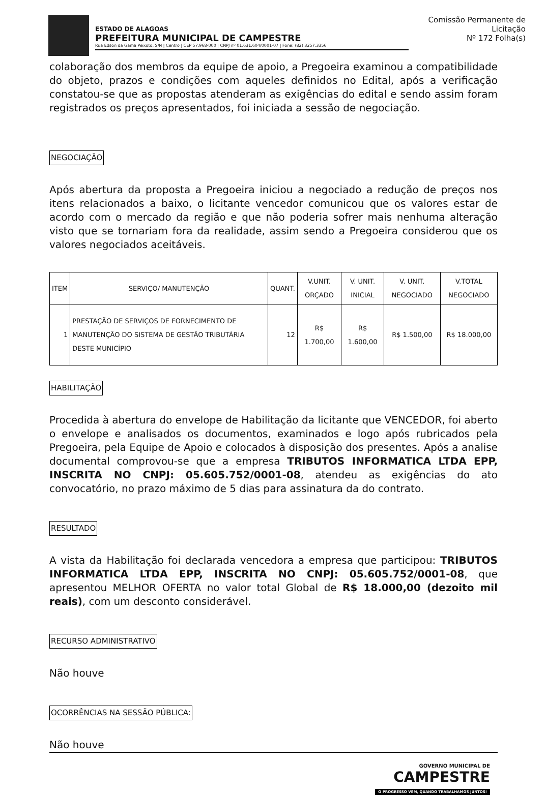ESTADO DE ALAGOAS
PREFEITURA MUNICIPAL DE CAMPESTRE
Rua Edson da Gama Peixoto, S/N | Centro | CEP 57.968-000 | CNPJ nº 01.631.604/0001-07 | Fone: (82) 3257.3356
Comissão Permanente de Licitação
Nº 172 Folha(s)
colaboração dos membros da equipe de apoio, a Pregoeira examinou a compatibilidade do objeto, prazos e condições com aqueles definidos no Edital, após a verificação constatou-se que as propostas atenderam as exigências do edital e sendo assim foram registrados os preços apresentados, foi iniciada a sessão de negociação.
NEGOCIAÇÃO
Após abertura da proposta a Pregoeira iniciou a negociado a redução de preços nos itens relacionados a baixo, o licitante vencedor comunicou que os valores estar de acordo com o mercado da região e que não poderia sofrer mais nenhuma alteração visto que se tornariam fora da realidade, assim sendo a Pregoeira considerou que os valores negociados aceitáveis.
| ITEM | SERVIÇO/ MANUTENÇÃO | QUANT. | V.UNIT. ORÇADO | V. UNIT. INICIAL | V. UNIT. NEGOCIADO | V.TOTAL NEGOCIADO |
| --- | --- | --- | --- | --- | --- | --- |
| 1 | PRESTAÇÃO DE SERVIÇOS DE FORNECIMENTO DE MANUTENÇÃO DO SISTEMA DE GESTÃO TRIBUTÁRIA DESTE MUNICÍPIO | 12 | R$ 1.700,00 | R$ 1.600,00 | R$ 1.500,00 | R$ 18.000,00 |
HABILITAÇÃO
Procedida à abertura do envelope de Habilitação da licitante que VENCEDOR, foi aberto o envelope e analisados os documentos, examinados e logo após rubricados pela Pregoeira, pela Equipe de Apoio e colocados à disposição dos presentes. Após a analise documental comprovou-se que a empresa TRIBUTOS INFORMATICA LTDA EPP, INSCRITA NO CNPJ: 05.605.752/0001-08, atendeu as exigências do ato convocatório, no prazo máximo de 5 dias para assinatura da do contrato.
RESULTADO
A vista da Habilitação foi declarada vencedora a empresa que participou: TRIBUTOS INFORMATICA LTDA EPP, INSCRITA NO CNPJ: 05.605.752/0001-08, que apresentou MELHOR OFERTA no valor total Global de R$ 18.000,00 (dezoito mil reais), com um desconto considerável.
RECURSO ADMINISTRATIVO
Não houve
OCORRÊNCIAS NA SESSÃO PÚBLICA:
Não houve
GOVERNO MUNICIPAL DE
CAMPESTRE
O PROGRESSO VEM, QUANDO TRABALHAMOS JUNTOS!